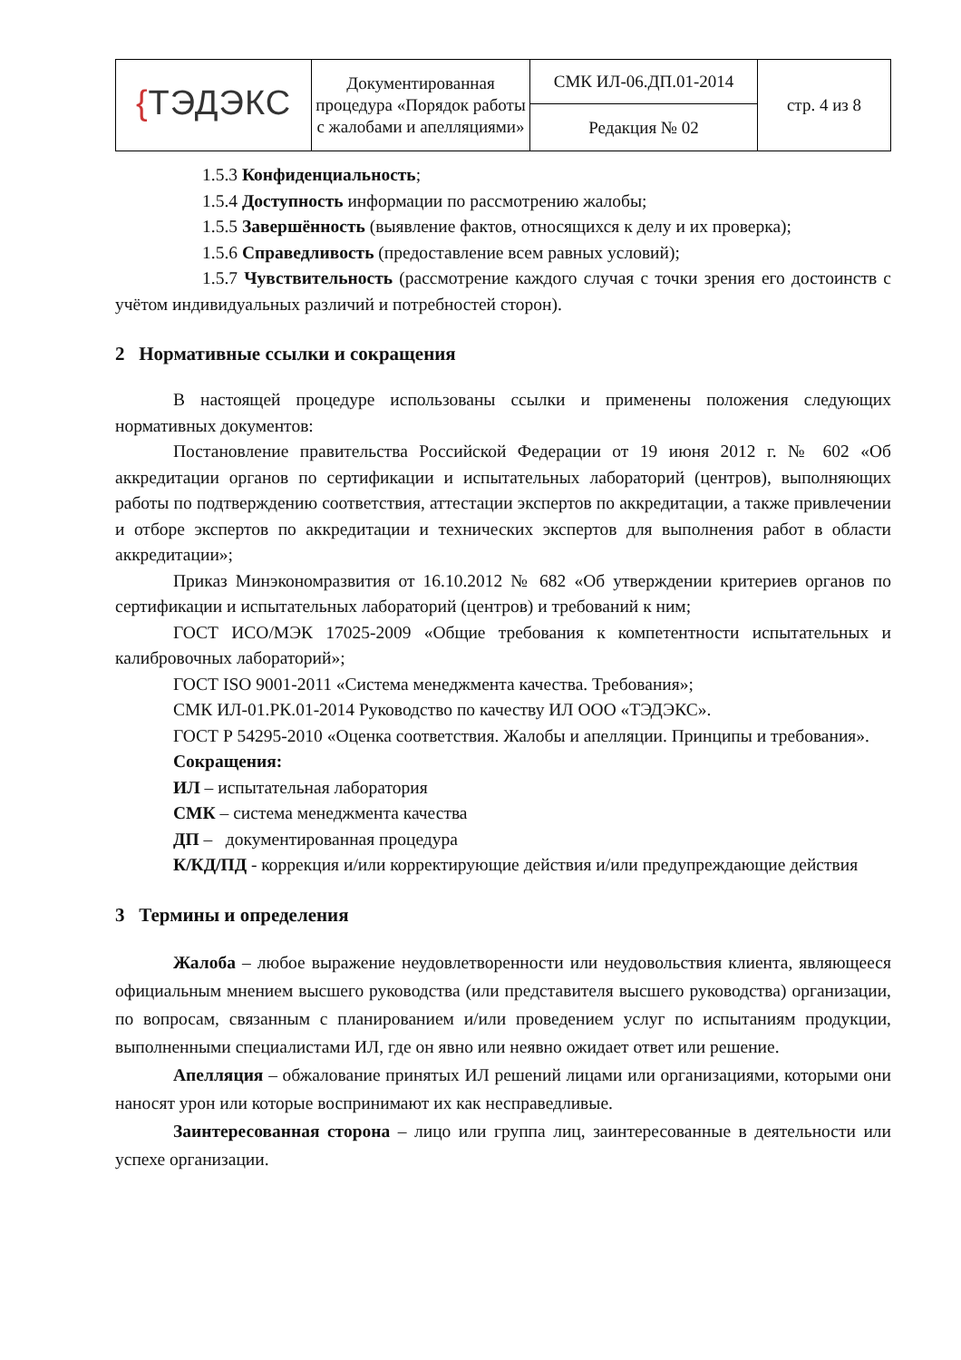| { ТЭДЭКС | Документированная процедура «Порядок работы с жалобами и апелляциями» | СМК ИЛ-06.ДП.01-2014 | стр. 4 из 8 |
| | | Редакция № 02 | |
1.5.3 Конфиденциальность;
1.5.4 Доступность информации по рассмотрению жалобы;
1.5.5 Завершённость (выявление фактов, относящихся к делу и их проверка);
1.5.6 Справедливость (предоставление всем равных условий);
1.5.7 Чувствительность (рассмотрение каждого случая с точки зрения его достоинств с учётом индивидуальных различий и потребностей сторон).
2 Нормативные ссылки и сокращения
В настоящей процедуре использованы ссылки и применены положения следующих нормативных документов:
Постановление правительства Российской Федерации от 19 июня 2012 г. № 602 «Об аккредитации органов по сертификации и испытательных лабораторий (центров), выполняющих работы по подтверждению соответствия, аттестации экспертов по аккредитации, а также привлечении и отборе экспертов по аккредитации и технических экспертов для выполнения работ в области аккредитации»;
Приказ Минэкономразвития от 16.10.2012 № 682 «Об утверждении критериев органов по сертификации и испытательных лабораторий (центров) и требований к ним;
ГОСТ ИСО/МЭК 17025-2009 «Общие требования к компетентности испытательных и калибровочных лабораторий»;
ГОСТ ISO 9001-2011 «Система менеджмента качества. Требования»;
СМК ИЛ-01.РК.01-2014 Руководство по качеству ИЛ ООО «ТЭДЭКС».
ГОСТ Р 54295-2010 «Оценка соответствия. Жалобы и апелляции. Принципы и требования».
Сокращения:
ИЛ – испытательная лаборатория
СМК – система менеджмента качества
ДП – документированная процедура
К/КД/ПД - коррекция и/или корректирующие действия и/или предупреждающие действия
3 Термины и определения
Жалоба – любое выражение неудовлетворенности или неудовольствия клиента, являющееся официальным мнением высшего руководства (или представителя высшего руководства) организации, по вопросам, связанным с планированием и/или проведением услуг по испытаниям продукции, выполненными специалистами ИЛ, где он явно или неявно ожидает ответ или решение.
Апелляция – обжалование принятых ИЛ решений лицами или организациями, которыми они наносят урон или которые воспринимают их как несправедливые.
Заинтересованная сторона – лицо или группа лиц, заинтересованные в деятельности или успехе организации.